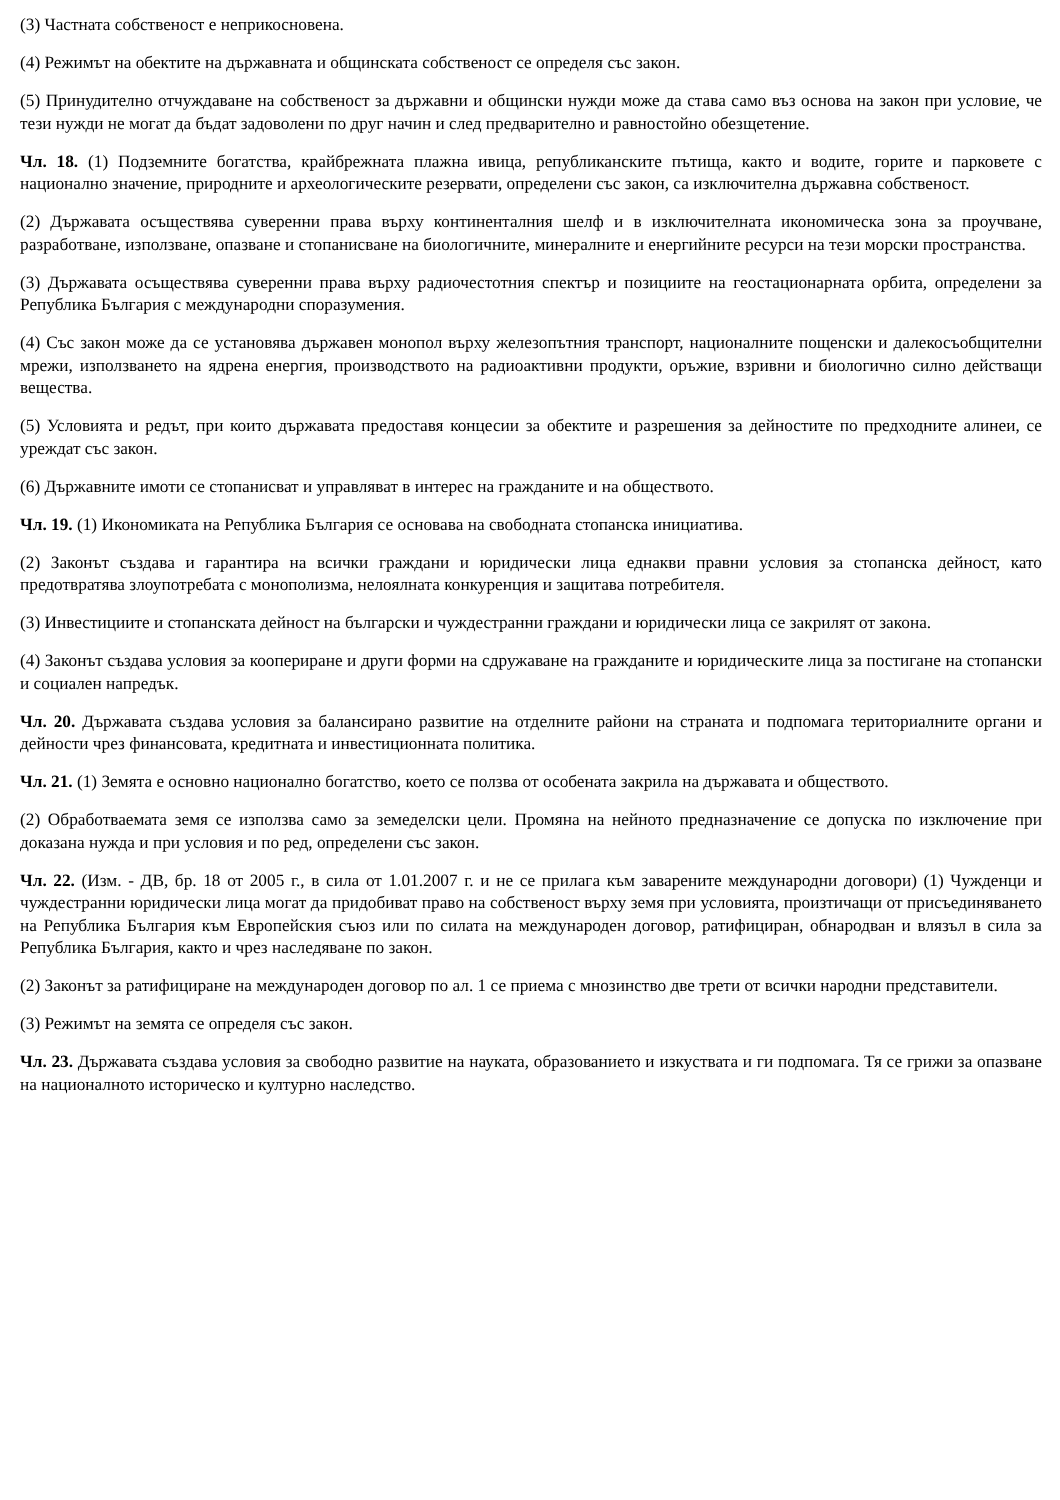(3) Частната собственост е неприкосновена.
(4) Режимът на обектите на държавната и общинската собственост се определя със закон.
(5) Принудително отчуждаване на собственост за държавни и общински нужди може да става само въз основа на закон при условие, че тези нужди не могат да бъдат задоволени по друг начин и след предварително и равностойно обезщетение.
Чл. 18. (1) Подземните богатства, крайбрежната плажна ивица, републиканските пътища, както и водите, горите и парковете с национално значение, природните и археологическите резервати, определени със закон, са изключителна държавна собственост.
(2) Държавата осъществява суверенни права върху континенталния шелф и в изключителната икономическа зона за проучване, разработване, използване, опазване и стопанисване на биологичните, минералните и енергийните ресурси на тези морски пространства.
(3) Държавата осъществява суверенни права върху радиочестотния спектър и позициите на геостационарната орбита, определени за Република България с международни споразумения.
(4) Със закон може да се установява държавен монопол върху железопътния транспорт, националните пощенски и далекосъобщителни мрежи, използването на ядрена енергия, производството на радиоактивни продукти, оръжие, взривни и биологично силно действащи вещества.
(5) Условията и редът, при които държавата предоставя концесии за обектите и разрешения за дейностите по предходните алинеи, се уреждат със закон.
(6) Държавните имоти се стопанисват и управляват в интерес на гражданите и на обществото.
Чл. 19. (1) Икономиката на Република България се основава на свободната стопанска инициатива.
(2) Законът създава и гарантира на всички граждани и юридически лица еднакви правни условия за стопанска дейност, като предотвратява злоупотребата с монополизма, нелоялната конкуренция и защитава потребителя.
(3) Инвестициите и стопанската дейност на български и чуждестранни граждани и юридически лица се закрилят от закона.
(4) Законът създава условия за коопериране и други форми на сдружаване на гражданите и юридическите лица за постигане на стопански и социален напредък.
Чл. 20. Държавата създава условия за балансирано развитие на отделните райони на страната и подпомага териториалните органи и дейности чрез финансовата, кредитната и инвестиционната политика.
Чл. 21. (1) Земята е основно национално богатство, което се ползва от особената закрила на държавата и обществото.
(2) Обработваемата земя се използва само за земеделски цели. Промяна на нейното предназначение се допуска по изключение при доказана нужда и при условия и по ред, определени със закон.
Чл. 22. (Изм. - ДВ, бр. 18 от 2005 г., в сила от 1.01.2007 г. и не се прилага към заварените международни договори) (1) Чужденци и чуждестранни юридически лица могат да придобиват право на собственост върху земя при условията, произтичащи от присъединяването на Република България към Европейския съюз или по силата на международен договор, ратифициран, обнародван и влязъл в сила за Република България, както и чрез наследяване по закон.
(2) Законът за ратифициране на международен договор по ал. 1 се приема с мнозинство две трети от всички народни представители.
(3) Режимът на земята се определя със закон.
Чл. 23. Държавата създава условия за свободно развитие на науката, образованието и изкуствата и ги подпомага. Тя се грижи за опазване на националното историческо и културно наследство.